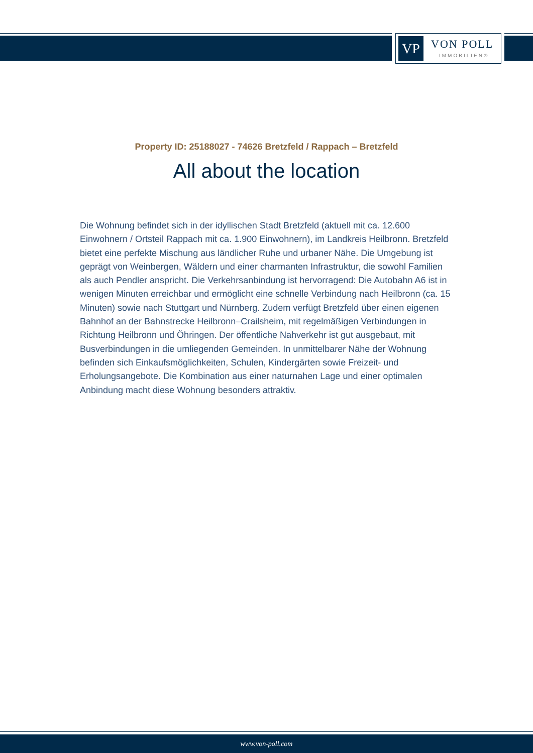VP VON POLL
IMMOBILIEN®
Property ID: 25188027 - 74626 Bretzfeld / Rappach – Bretzfeld
All about the location
Die Wohnung befindet sich in der idyllischen Stadt Bretzfeld (aktuell mit ca. 12.600 Einwohnern / Ortsteil Rappach mit ca. 1.900 Einwohnern), im Landkreis Heilbronn. Bretzfeld bietet eine perfekte Mischung aus ländlicher Ruhe und urbaner Nähe. Die Umgebung ist geprägt von Weinbergen, Wäldern und einer charmanten Infrastruktur, die sowohl Familien als auch Pendler anspricht. Die Verkehrsanbindung ist hervorragend: Die Autobahn A6 ist in wenigen Minuten erreichbar und ermöglicht eine schnelle Verbindung nach Heilbronn (ca. 15 Minuten) sowie nach Stuttgart und Nürnberg. Zudem verfügt Bretzfeld über einen eigenen Bahnhof an der Bahnstrecke Heilbronn–Crailsheim, mit regelmäßigen Verbindungen in Richtung Heilbronn und Öhringen. Der öffentliche Nahverkehr ist gut ausgebaut, mit Busverbindungen in die umliegenden Gemeinden. In unmittelbarer Nähe der Wohnung befinden sich Einkaufsmöglichkeiten, Schulen, Kindergärten sowie Freizeit- und Erholungsangebote. Die Kombination aus einer naturnahen Lage und einer optimalen Anbindung macht diese Wohnung besonders attraktiv.
www.von-poll.com